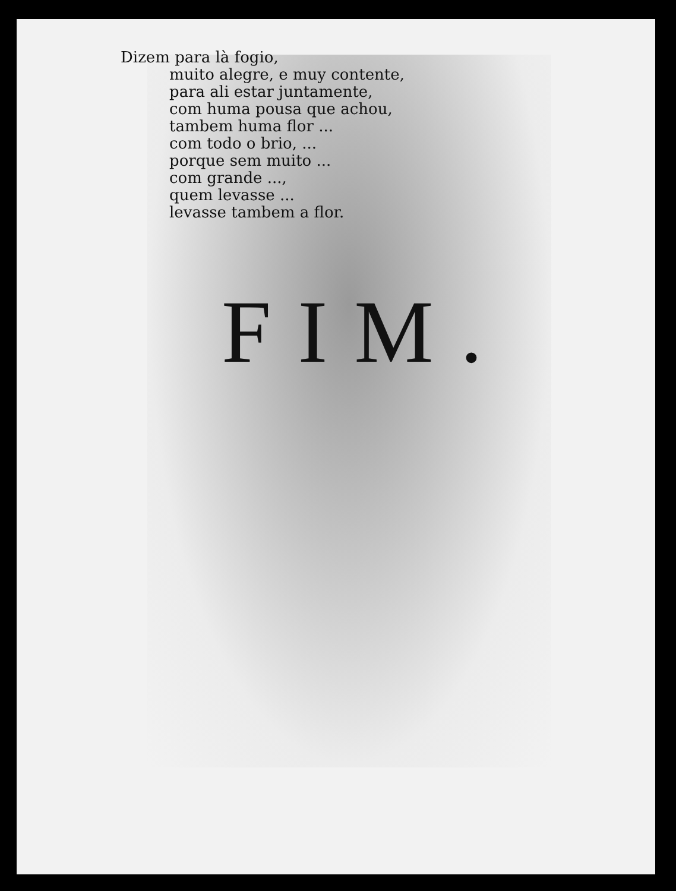Dizem para là fogio,
muito alegre, e muy contente,
para ali estar juntamente,
com huma pousa que achou,
tambem huma flor ...
com todo o brio, ...
porque sem muito ...
com grande ...,
quem levasse ...
levasse tambem a flor.
FIM.